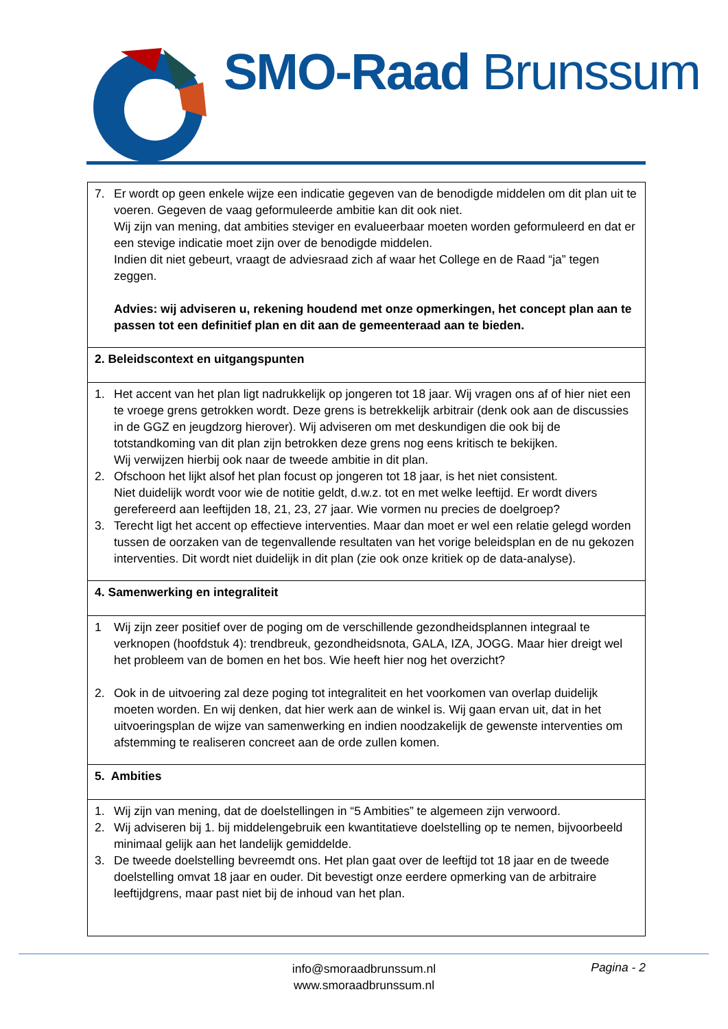SMO-Raad Brunssum
| 7. Er wordt op geen enkele wijze een indicatie gegeven van de benodigde middelen om dit plan uit te voeren. Gegeven de vaag geformuleerde ambitie kan dit ook niet. Wij zijn van mening, dat ambities steviger en evalueerbaar moeten worden geformuleerd en dat er een stevige indicatie moet zijn over de benodigde middelen. Indien dit niet gebeurt, vraagt de adviesraad zich af waar het College en de Raad “ja” tegen zeggen. Advies: wij adviseren u, rekening houdend met onze opmerkingen, het concept plan aan te passen tot een definitief plan en dit aan de gemeenteraad aan te bieden. |
| 2. Beleidscontext en uitgangspunten |
| 1. Het accent van het plan ligt nadrukkelijk op jongeren tot 18 jaar. Wij vragen ons af of hier niet een te vroege grens getrokken wordt. Deze grens is betrekkelijk arbitrair (denk ook aan de discussies in de GGZ en jeugdzorg hierover). Wij adviseren om met deskundigen die ook bij de totstandkoming van dit plan zijn betrokken deze grens nog eens kritisch te bekijken. Wij verwijzen hierbij ook naar de tweede ambitie in dit plan. 2. Ofschoon het lijkt alsof het plan focust op jongeren tot 18 jaar, is het niet consistent. Niet duidelijk wordt voor wie de notitie geldt, d.w.z. tot en met welke leeftijd. Er wordt divers gerefereerd aan leeftijden 18, 21, 23, 27 jaar. Wie vormen nu precies de doelgroep? 3. Terecht ligt het accent op effectieve interventies. Maar dan moet er wel een relatie gelegd worden tussen de oorzaken van de tegenvallende resultaten van het vorige beleidsplan en de nu gekozen interventies. Dit wordt niet duidelijk in dit plan (zie ook onze kritiek op de data-analyse). |
| 4. Samenwerking en integraliteit |
| 1 Wij zijn zeer positief over de poging om de verschillende gezondheidsplannen integraal te verknopen (hoofdstuk 4): trendbreuk, gezondheidsnota, GALA, IZA, JOGG. Maar hier dreigt wel het probleem van de bomen en het bos. Wie heeft hier nog het overzicht? 2. Ook in de uitvoering zal deze poging tot integraliteit en het voorkomen van overlap duidelijk moeten worden. En wij denken, dat hier werk aan de winkel is. Wij gaan ervan uit, dat in het uitvoeringsplan de wijze van samenwerking en indien noodzakelijk de gewenste interventies om afstemming te realiseren concreet aan de orde zullen komen. |
| 5. Ambities |
| 1. Wij zijn van mening, dat de doelstellingen in “5 Ambities” te algemeen zijn verwoord. 2. Wij adviseren bij 1. bij middelengebruik een kwantitatieve doelstelling op te nemen, bijvoorbeeld minimaal gelijk aan het landelijk gemiddelde. 3. De tweede doelstelling bevreemdt ons. Het plan gaat over de leeftijd tot 18 jaar en de tweede doelstelling omvat 18 jaar en ouder. Dit bevestigt onze eerdere opmerking van de arbitraire leeftijdgrens, maar past niet bij de inhoud van het plan. |
info@smoraadbrunssum.nl
www.smoraadbrunssum.nl
Pagina - 2